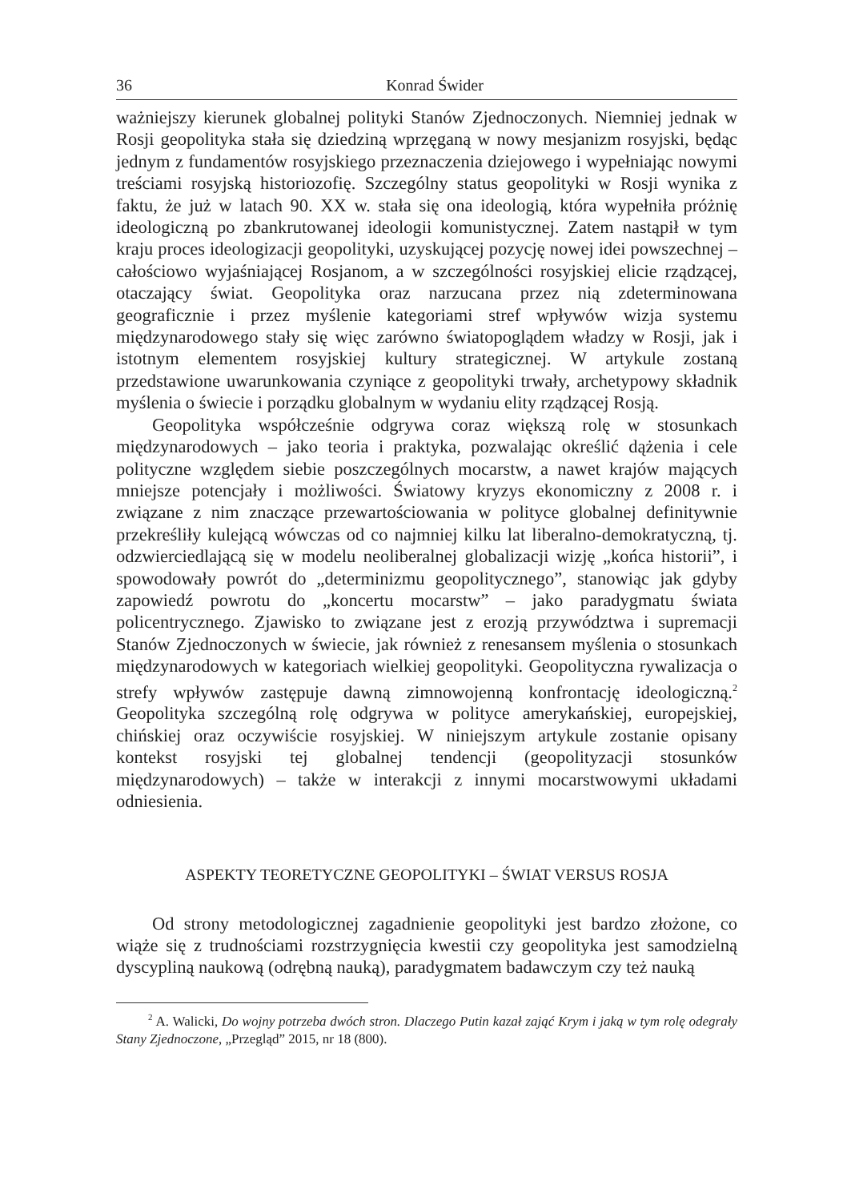36 Konrad Świder
ważniejszy kierunek globalnej polityki Stanów Zjednoczonych. Niemniej jednak w Rosji geopolityka stała się dziedziną wprzęganą w nowy mesjanizm rosyjski, będąc jednym z fundamentów rosyjskiego przeznaczenia dziejowego i wypełniając nowymi treściami rosyjską historiozofię. Szczególny status geopolityki w Rosji wynika z faktu, że już w latach 90. XX w. stała się ona ideologią, która wypełniła próżnię ideologiczną po zbankrutowanej ideologii komunistycznej. Zatem nastąpił w tym kraju proces ideologizacji geopolityki, uzyskującej pozycję nowej idei powszechnej – całościowo wyjaśniającej Rosjanom, a w szczególności rosyjskiej elicie rządzącej, otaczający świat. Geopolityka oraz narzucana przez nią zdeterminowana geograficznie i przez myślenie kategoriami stref wpływów wizja systemu międzynarodowego stały się więc zarówno światopoglądem władzy w Rosji, jak i istotnym elementem rosyjskiej kultury strategicznej. W artykule zostaną przedstawione uwarunkowania czyniące z geopolityki trwały, archetypowy składnik myślenia o świecie i porządku globalnym w wydaniu elity rządzącej Rosją.
Geopolityka współcześnie odgrywa coraz większą rolę w stosunkach międzynarodowych – jako teoria i praktyka, pozwalając określić dążenia i cele polityczne względem siebie poszczególnych mocarstw, a nawet krajów mających mniejsze potencjały i możliwości. Światowy kryzys ekonomiczny z 2008 r. i związane z nim znaczące przewartościowania w polityce globalnej definitywnie przekreśliły kulejącą wówczas od co najmniej kilku lat liberalno-demokratyczną, tj. odzwierciedlającą się w modelu neoliberalnej globalizacji wizję „końca historii”, i spowodowały powrót do „determinizmu geopolitycznego”, stanowiąc jak gdyby zapowiedź powrotu do „koncertu mocarstw” – jako paradygmatu świata policentrycznego. Zjawisko to związane jest z erozją przywództwa i supremacji Stanów Zjednoczonych w świecie, jak również z renesansem myślenia o stosunkach międzynarodowych w kategoriach wielkiej geopolityki. Geopolityczna rywalizacja o strefy wpływów zastępuje dawną zimnowojenną konfrontację ideologiczną.<sup>2</sup> Geopolityka szczególną rolę odgrywa w polityce amerykańskiej, europejskiej, chińskiej oraz oczywiście rosyjskiej. W niniejszym artykule zostanie opisany kontekst rosyjski tej globalnej tendencji (geopolityzacji stosunków międzynarodowych) – także w interakcji z innymi mocarstwowymi układami odniesienia.
ASPEKTY TEORETYCZNE GEOPOLITYKI – ŚWIAT VERSUS ROSJA
Od strony metodologicznej zagadnienie geopolityki jest bardzo złożone, co wiąże się z trudnościami rozstrzygnięcia kwestii czy geopolityka jest samodzielną dyscypliną naukową (odrębną nauką), paradygmatem badawczym czy też nauką
<sup>2</sup> A. Walicki, Do wojny potrzeba dwóch stron. Dlaczego Putin kazał zająć Krym i jaką w tym rolę odegrały Stany Zjednoczone, „Przegląd” 2015, nr 18 (800).